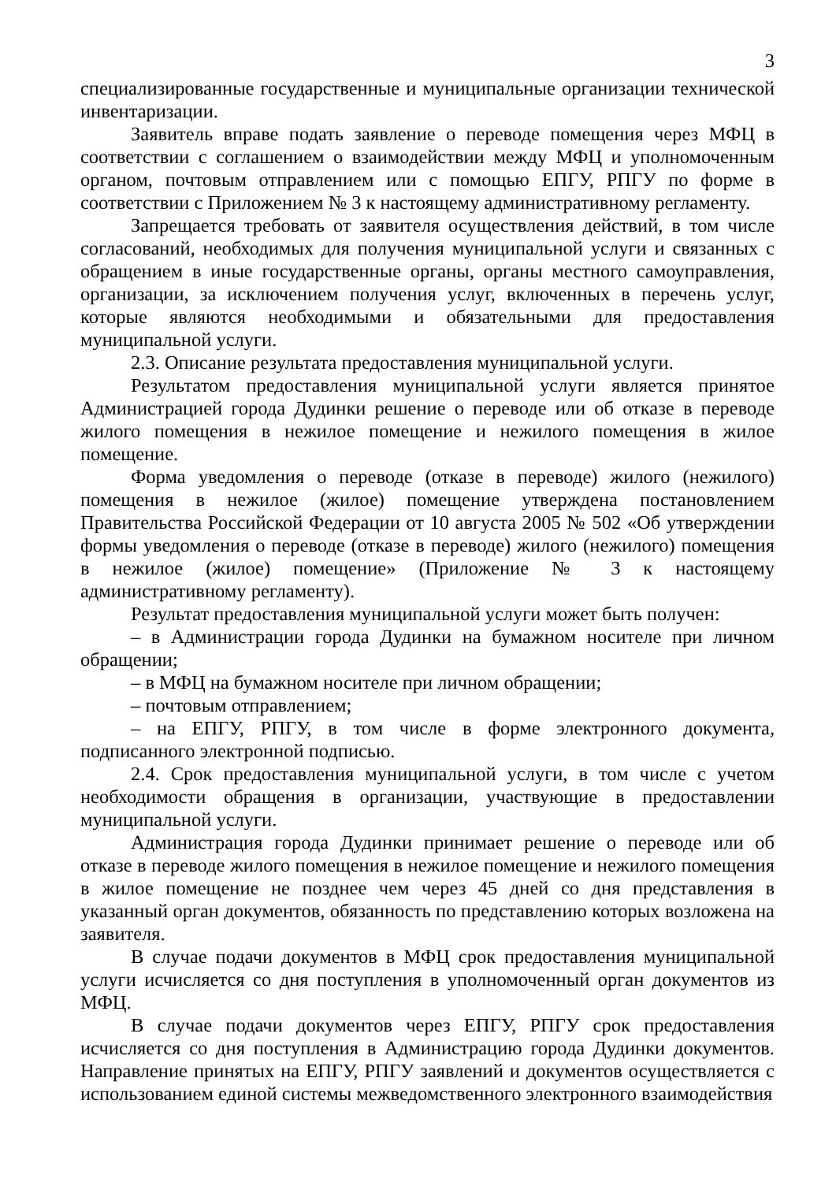3
специализированные государственные и муниципальные организации технической инвентаризации.
Заявитель вправе подать заявление о переводе помещения через МФЦ в соответствии с соглашением о взаимодействии между МФЦ и уполномоченным органом, почтовым отправлением или с помощью ЕПГУ, РПГУ по форме в соответствии с Приложением № 3 к настоящему административному регламенту.
Запрещается требовать от заявителя осуществления действий, в том числе согласований, необходимых для получения муниципальной услуги и связанных с обращением в иные государственные органы, органы местного самоуправления, организации, за исключением получения услуг, включенных в перечень услуг, которые являются необходимыми и обязательными для предоставления муниципальной услуги.
2.3. Описание результата предоставления муниципальной услуги.
Результатом предоставления муниципальной услуги является принятое Администрацией города Дудинки решение о переводе или об отказе в переводе жилого помещения в нежилое помещение и нежилого помещения в жилое помещение.
Форма уведомления о переводе (отказе в переводе) жилого (нежилого) помещения в нежилое (жилое) помещение утверждена постановлением Правительства Российской Федерации от 10 августа 2005 № 502 «Об утверждении формы уведомления о переводе (отказе в переводе) жилого (нежилого) помещения в нежилое (жилое) помещение» (Приложение № 3 к настоящему административному регламенту).
Результат предоставления муниципальной услуги может быть получен:
– в Администрации города Дудинки на бумажном носителе при личном обращении;
– в МФЦ на бумажном носителе при личном обращении;
– почтовым отправлением;
– на ЕПГУ, РПГУ, в том числе в форме электронного документа, подписанного электронной подписью.
2.4. Срок предоставления муниципальной услуги, в том числе с учетом необходимости обращения в организации, участвующие в предоставлении муниципальной услуги.
Администрация города Дудинки принимает решение о переводе или об отказе в переводе жилого помещения в нежилое помещение и нежилого помещения в жилое помещение не позднее чем через 45 дней со дня представления в указанный орган документов, обязанность по представлению которых возложена на заявителя.
В случае подачи документов в МФЦ срок предоставления муниципальной услуги исчисляется со дня поступления в уполномоченный орган документов из МФЦ.
В случае подачи документов через ЕПГУ, РПГУ срок предоставления исчисляется со дня поступления в Администрацию города Дудинки документов. Направление принятых на ЕПГУ, РПГУ заявлений и документов осуществляется с использованием единой системы межведомственного электронного взаимодействия